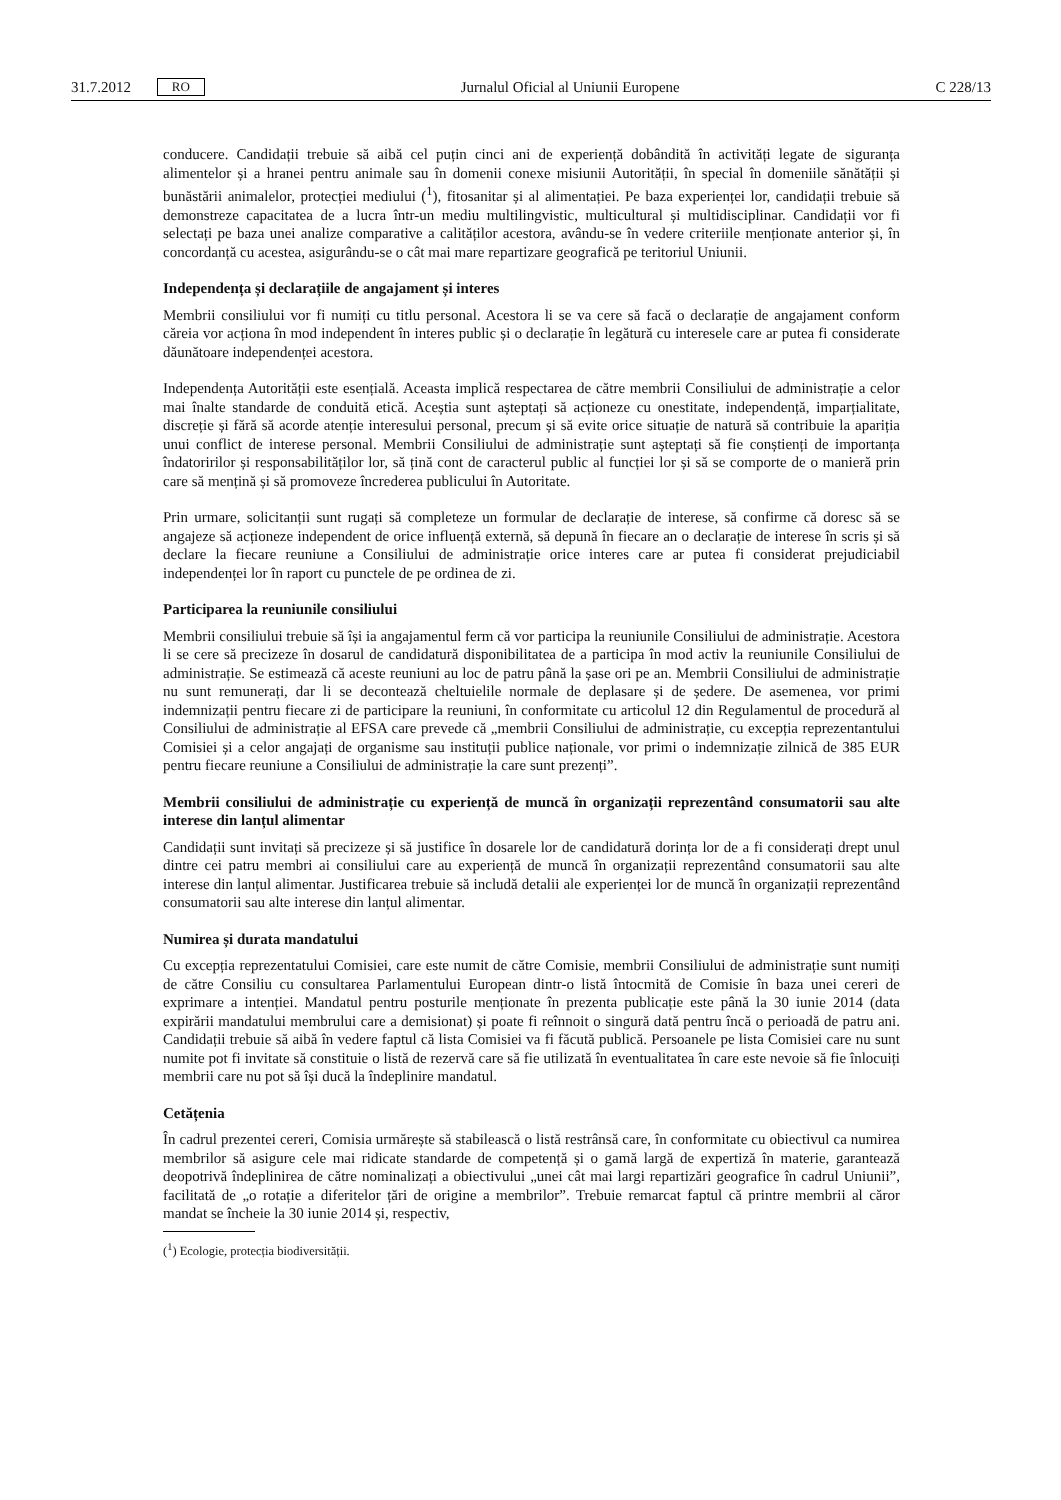31.7.2012 RO Jurnalul Oficial al Uniunii Europene C 228/13
conducere. Candidații trebuie să aibă cel puțin cinci ani de experiență dobândită în activități legate de siguranța alimentelor și a hranei pentru animale sau în domenii conexe misiunii Autorității, în special în domeniile sănătății și bunăstării animalelor, protecției mediului (<sup>1</sup>), fitosanitar și al alimentației. Pe baza experienței lor, candidații trebuie să demonstreze capacitatea de a lucra într-un mediu multilingvistic, multicultural și multidisciplinar. Candidații vor fi selectați pe baza unei analize comparative a calităților acestora, avându-se în vedere criteriile menționate anterior și, în concordanță cu acestea, asigurându-se o cât mai mare repartizare geografică pe teritoriul Uniunii.
Independența și declarațiile de angajament și interes
Membrii consiliului vor fi numiți cu titlu personal. Acestora li se va cere să facă o declarație de angajament conform căreia vor acționa în mod independent în interes public și o declarație în legătură cu interesele care ar putea fi considerate dăunătoare independenței acestora.
Independența Autorității este esențială. Aceasta implică respectarea de către membrii Consiliului de administrație a celor mai înalte standarde de conduită etică. Aceștia sunt așteptați să acționeze cu onestitate, independență, imparțialitate, discreție și fără să acorde atenție interesului personal, precum și să evite orice situație de natură să contribuie la apariția unui conflict de interese personal. Membrii Consiliului de administrație sunt așteptați să fie conștienți de importanța îndatoririlor și responsabilităților lor, să țină cont de caracterul public al funcției lor și să se comporte de o manieră prin care să mențină și să promoveze încrederea publicului în Autoritate.
Prin urmare, solicitanții sunt rugați să completeze un formular de declarație de interese, să confirme că doresc să se angajeze să acționeze independent de orice influență externă, să depună în fiecare an o declarație de interese în scris și să declare la fiecare reuniune a Consiliului de administrație orice interes care ar putea fi considerat prejudiciabil independenței lor în raport cu punctele de pe ordinea de zi.
Participarea la reuniunile consiliului
Membrii consiliului trebuie să își ia angajamentul ferm că vor participa la reuniunile Consiliului de administrație. Acestora li se cere să precizeze în dosarul de candidatură disponibilitatea de a participa în mod activ la reuniunile Consiliului de administrație. Se estimează că aceste reuniuni au loc de patru până la șase ori pe an. Membrii Consiliului de administrație nu sunt remunerați, dar li se decontează cheltuielile normale de deplasare și de ședere. De asemenea, vor primi indemnizații pentru fiecare zi de participare la reuniuni, în conformitate cu articolul 12 din Regulamentul de procedură al Consiliului de administrație al EFSA care prevede că „membrii Consiliului de administrație, cu excepția reprezentantului Comisiei și a celor angajați de organisme sau instituții publice naționale, vor primi o indemnizație zilnică de 385 EUR pentru fiecare reuniune a Consiliului de administrație la care sunt prezenți”.
Membrii consiliului de administrație cu experiență de muncă în organizații reprezentând consumatorii sau alte interese din lanțul alimentar
Candidații sunt invitați să precizeze și să justifice în dosarele lor de candidatură dorința lor de a fi considerați drept unul dintre cei patru membri ai consiliului care au experiență de muncă în organizații reprezentând consumatorii sau alte interese din lanțul alimentar. Justificarea trebuie să includă detalii ale experienței lor de muncă în organizații reprezentând consumatorii sau alte interese din lanțul alimentar.
Numirea și durata mandatului
Cu excepția reprezentatului Comisiei, care este numit de către Comisie, membrii Consiliului de administrație sunt numiți de către Consiliu cu consultarea Parlamentului European dintr-o listă întocmită de Comisie în baza unei cereri de exprimare a intenției. Mandatul pentru posturile menționate în prezenta publicație este până la 30 iunie 2014 (data expirării mandatului membrului care a demisionat) și poate fi reînnoit o singură dată pentru încă o perioadă de patru ani. Candidații trebuie să aibă în vedere faptul că lista Comisiei va fi făcută publică. Persoanele pe lista Comisiei care nu sunt numite pot fi invitate să constituie o listă de rezervă care să fie utilizată în eventualitatea în care este nevoie să fie înlocuiți membrii care nu pot să își ducă la îndeplinire mandatul.
Cetățenia
În cadrul prezentei cereri, Comisia urmărește să stabilească o listă restrânsă care, în conformitate cu obiectivul ca numirea membrilor să asigure cele mai ridicate standarde de competență și o gamă largă de expertiză în materie, garantează deopotrivă îndeplinirea de către nominalizați a obiectivului „unei cât mai largi repartizări geografice în cadrul Uniunii”, facilitată de „o rotație a diferitelor țări de origine a membrilor”. Trebuie remarcat faptul că printre membrii al căror mandat se încheie la 30 iunie 2014 și, respectiv,
(<sup>1</sup>) Ecologie, protecția biodiversității.